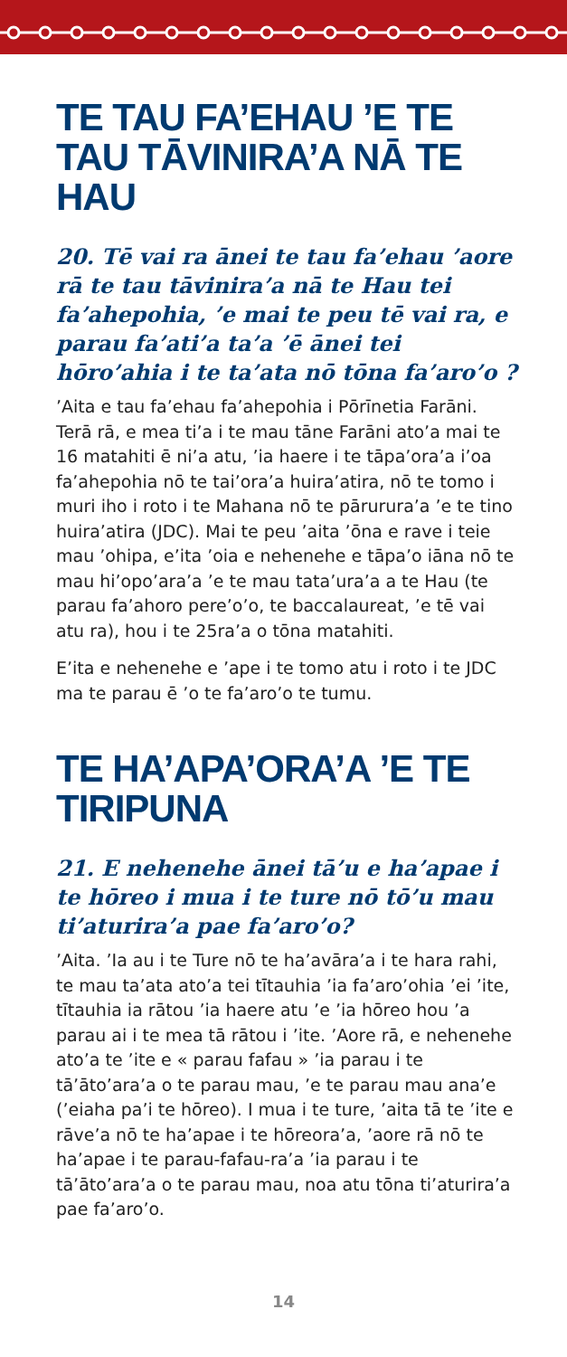TE TAU FA’EHAU ’E TE TAU TĀVINIRA’A NĀ TE HAU
20. Tē vai ra ānei te tau fa’ehau ’aore rā te tau tāvinira’a nā te Hau tei fa’ahepohia, ’e mai te peu tē vai ra, e parau fa’ati’a ta’a ’ē ānei tei hōro’ahia i te ta’ata nō tōna fa’aro’o ?
’Aita e tau fa’ehau fa’ahepohia i Pōrīnetia Farāni. Terā rā, e mea ti’a i te mau tāne Farāni ato’a mai te 16 matahiti ē ni’a atu, ’ia haere i te tāpa’ora’a i’oa fa’ahepohia nō te tai’ora’a huira’atira, nō te tomo i muri iho i roto i te Mahana nō te pārurura’a ’e te tino huira’atira (JDC). Mai te peu ’aita ’ōna e rave i teie mau ’ohipa, e’ita ’oia e nehenehe e tāpa’o iāna nō te mau hi’opo’ara’a ’e te mau tata’ura’a a te Hau (te parau fa’ahoro pere’o’o, te baccalaureat, ’e tē vai atu ra), hou i te 25ra’a o tōna matahiti.
E’ita e nehenehe e ’ape i te tomo atu i roto i te JDC ma te parau ē ’o te fa’aro’o te tumu.
TE HA’APA’ORA’A ’E TE TIRIPUNA
21. E nehenehe ānei tā’u e ha’apae i te hōreo i mua i te ture nō tō’u mau ti’aturira’a pae fa’aro’o?
’Aita. ’Ia au i te Ture nō te ha’avāra’a i te hara rahi, te mau ta’ata ato’a tei tītauhia ’ia fa’aro’ohia ’ei ’ite, tītauhia ia rātou ’ia haere atu ’e ’ia hōreo hou ’a parau ai i te mea tā rātou i ’ite. ’Aore rā, e nehenehe ato’a te ’ite e « parau fafau » ’ia parau i te tā’āto’ara’a o te parau mau, ’e te parau mau ana’e (’eiaha pa’i te hōreo). I mua i te ture, ’aita tā te ’ite e rāve’a nō te ha’apae i te hōreora’a, ’aore rā nō te ha’apae i te parau-fafau-ra’a ’ia parau i te tā’āto’ara’a o te parau mau, noa atu tōna ti’aturira’a pae fa’aro’o.
14